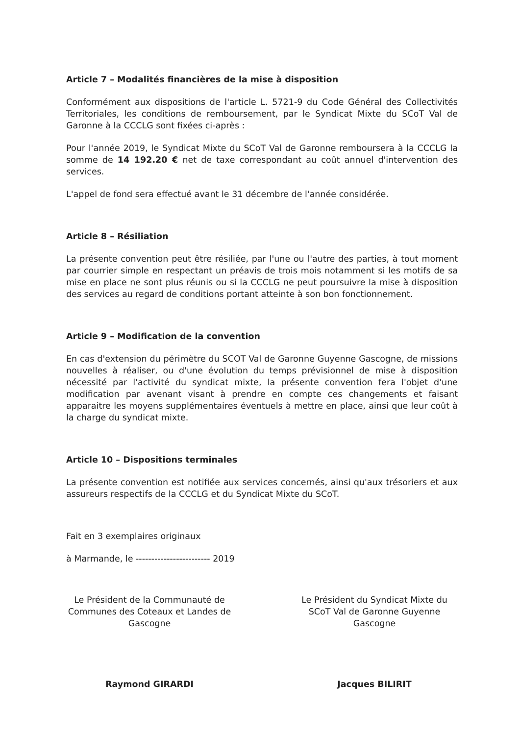Article 7 – Modalités financières de la mise à disposition
Conformément aux dispositions de l'article L. 5721-9 du Code Général des Collectivités Territoriales, les conditions de remboursement, par le Syndicat Mixte du SCoT Val de Garonne à la CCCLG sont fixées ci-après :
Pour l'année 2019, le Syndicat Mixte du SCoT Val de Garonne remboursera à la CCCLG la somme de 14 192.20 € net de taxe correspondant au coût annuel d'intervention des services.
L'appel de fond sera effectué avant le 31 décembre de l'année considérée.
Article 8 – Résiliation
La présente convention peut être résiliée, par l'une ou l'autre des parties, à tout moment par courrier simple en respectant un préavis de trois mois notamment si les motifs de sa mise en place ne sont plus réunis ou si la CCCLG ne peut poursuivre la mise à disposition des services au regard de conditions portant atteinte à son bon fonctionnement.
Article 9 – Modification de la convention
En cas d'extension du périmètre du SCOT Val de Garonne Guyenne Gascogne, de missions nouvelles à réaliser, ou d'une évolution du temps prévisionnel de mise à disposition nécessité par l'activité du syndicat mixte, la présente convention fera l'objet d'une modification par avenant visant à prendre en compte ces changements et faisant apparaitre les moyens supplémentaires éventuels à mettre en place, ainsi que leur coût à la charge du syndicat mixte.
Article 10 – Dispositions terminales
La présente convention est notifiée aux services concernés, ainsi qu'aux trésoriers et aux assureurs respectifs de la CCCLG et du Syndicat Mixte du SCoT.
Fait en 3 exemplaires originaux
à Marmande, le ------------------------ 2019
Le Président de la Communauté de Communes des Coteaux et Landes de Gascogne
Le Président du Syndicat Mixte du SCoT Val de Garonne Guyenne Gascogne
Raymond GIRARDI Jacques BILIRIT